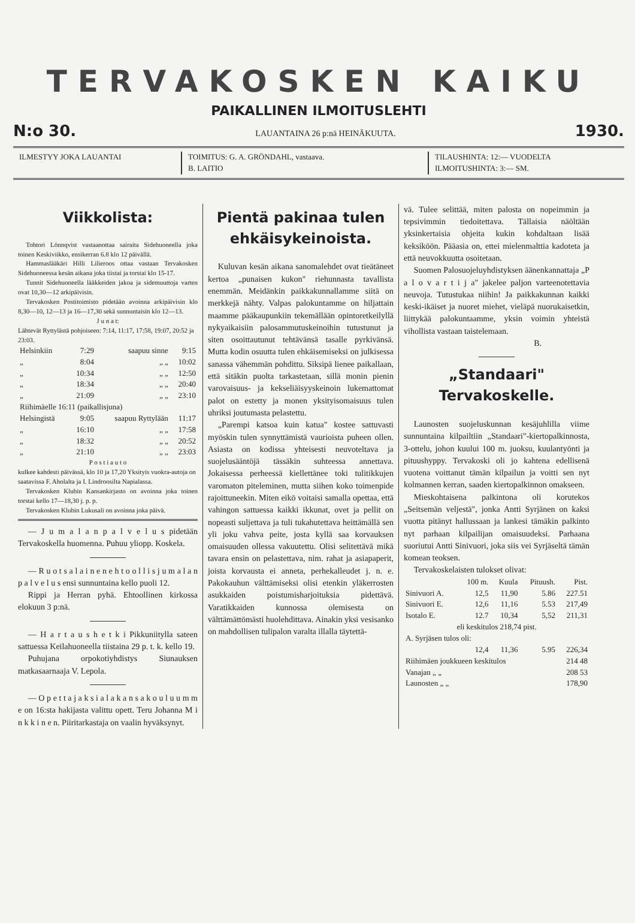TERVAKOSKEN KAIKU
PAIKALLINEN ILMOITUSLEHTI
N:o 30. LAUANTAINA 26 p:nä HEINÄKUUTA. 1930.
ILMESTYY JOKA LAUANTAI TOIMITUS: G. A. GRÖNDAHL, vastaava.
B. LAITIO
TILAUSHINTA: 12:— VUODELTA
ILMOITUSHINTA: 3:— SM.
Viikkolista:
Tohtori Lönnqvist vastaanottaa sairaita Sidehuoneella joka toinen Keskiviikko, ensikerran 6.8 klo 12 päivällä.
Hammaslääkäri Hilli Lilieroos ottaa vastaan Tervakosken Sidehuoneessa kesän aikana joka tiistai ja torstai klo 15-17.
Tunnit Sidehuoneella lääkkeiden jakoa ja sidemuuttoja varten ovat 10,30—12 arkipäivisin.
Tervakosken Postitoimisto pidetään avoinna arkipäivisin klo 8,30—10, 12—13 ja 16—17,30 sekä sunnuntaisin klo 12—13.
J u n a t:
Lähtevät Ryttylästä pohjoiseen: 7:14, 11:17, 17:58, 19:07, 20:52 ja 23:03.
| Helsinkiin | 7:29 | saapuu sinne | 9:15 |
| „ | 8:04 | „ „ | 10:02 |
| „ | 10:34 | „ „ | 12:50 |
| „ | 18:34 | „ „ | 20:40 |
| „ | 21:09 | „ „ | 23:10 |
| Riihimäelle 16:11 (paikallisjuna) | | | |
| Helsingistä | 9:05 | saapuu Ryttylään | 11:17 |
| „ | 16:10 | „ „ | 17:58 |
| „ | 18:32 | „ „ | 20:52 |
| „ | 21:10 | „ „ | 23:03 |
P o s t i a u t o
kulkee kahdesti päivässä, klo 10 ja 17,20 Yksityis vuokra-autoja on saatavissa F. Aholalta ja I. Lindroosilta Napialassa.
Tervakosken Klubin Kansankirjasto on avoinna joka toinen torstai kello 17—18,30 j. p. p.
Tervakosken Klubin Lukusali on avoinna joka päivä.
— J u m a l a n p a l v e l u s pidetään Tervakoskella huomenna. Puhuu yliopp. Koskela.
— R u o t s a l a i n e n e h t o o l l i s j u m a l a n p a l v e l u s ensi sunnuntaina kello puoli 12.
Rippi ja Herran pyhä. Ehtoollinen kirkossa elokuun 3 p:nä.
— H a r t a u s h e t k i Pikkuniitylla sateen sattuessa Keilahuoneella tiistaina 29 p. t. k. kello 19.
Puhujana orpokotiyhdistys Siunauksen matkasaarnaaja V. Lepola.
— O p e t t a j a k s i a l a k a n s a k o u l u u m m e on 16:sta hakijasta valittu opett. Teru Johanna M i n k k i n e n. Piiritarkastaja on vaalin hyväksynyt.
Pientä pakinaa tulen ehkäisykei­noista.
Kuluvan kesän aikana sanomalehdet ovat tieätäneet kertoa „punaisen kukon" riehunnasta tavallista enemmän. Meidänkin paikkakunnallamme siitä on merkkejä nähty. Valpas palokuntamme on hiljattain maamme pääkaupunkiin tekemällään opintoretkeilyllä nykyaikaisiin palosammutuskeinoihin tutustunut ja siten osoittautunut tehtävänsä tasalle pyrkivänsä. Mutta kodin osuutta tulen ehkäisemiseksi on julkisessa sanassa vähemmän pohdittu. Siksipä lienee paikallaan, että sitäkin puolta tarkastetaan, sillä monin pienin varovaisuus- ja kekseliäisyyskeinoin lukemattomat palot on estetty ja monen yksityisomaisuus tulen uhriksi joutumasta pelastettu.
„Parempi katsoa kuin katua" kostee sattuvasti myöskin tulen synnyttämistä vaurioista puheen ollen. Asiasta on kodissa yhteisesti neuvoteltava ja suojelusääntöjä tässäkin suhteessa annettava. Jokaisessa perheessä kiellettänee toki tulitikkujen varomaton piteleminen, mutta siihen koko toimenpide rajoittuneekin. Miten eikö voitaisi samalla opettaa, että vahingon sattuessa kaikki ikkunat, ovet ja pellit on nopeasti suljettava ja tuli tukahutettava heittämällä sen yli joku vahva peite, josta kyllä saa korvauksen omaisuuden ollessa vakuutettu. Olisi selitettävä mikä tavara ensin on pelastettava, nim. rahat ja asiapaperit, joista korvausta ei anneta, perhekalleudet j. n. e. Pakokauhun välttämiseksi olisi etenkin yläkerrosten asukkaiden poistumisharjoituksia pidettävä. Varatikkaiden kunnossa olemisesta on välttämättömästi huolehdittava. Ainakin yksi vesisanko on mahdollisen tulipalon varalta illalla täytettä-
vä. Tulee selittää, miten palosta on nopeimmin ja tepsivimmin tiedoitettava. Tällaisia näöltään yksinkertaisia ohjeita kukin kohdaltaan lisää keksiköön. Pääasia on, ettei mielenmalttia kadoteta ja että neuvokkuutta osoitetaan.
Suomen Palosuojeluyhdistyksen äänenkannattaja „P a l o v a r t i j a" jakelee paljon varteenotettavia neuvoja. Tutustukaa niihin! Ja paikkakunnan kaikki keski-ikäiset ja nuoret miehet, vieläpä nuorukaisetkin, liittykää palokuntaamme, yksin voimin yhteistä vihollista vastaan taistelemaan.
B.
„Standaari" Tervakoskelle.
Launosten suojeluskunnan kesäjuhlilla viime sunnuntaina kilpailtiin „Standaari"-kiertopalkinnosta, 3-ottelu, johon kuului 100 m. juoksu, kuulantyönti ja pituushyppy. Tervakoski oli jo kahtena edellisenä vuotena voittanut tämän kilpailun ja voitti sen nyt kolmannen kerran, saaden kiertopalkinnon omakseen.
Mieskohtaisena palkintona oli korutekos „Seitsemän veljestä", jonka Antti Syrjänen on kaksi vuotta pitänyt hallussaan ja lankesi tämäkin palkinto nyt parhaan kilpailijan omaisuudeksi. Parhaana suoriutui Antti Sinivuori, joka siis vei Syrjäseltä tämän komean teoksen.
Tervakoskelaisten tulokset olivat:
| | 100 m. | Kuula | Pituush. | Pist. |
| --- | --- | --- | --- | --- |
| Sinivuori A. | 12,5 | 11,90 | 5.86 | 227.51 |
| Sinivuori E. | 12,6 | 11,16 | 5.53 | 217,49 |
| Isotalo E. | 12.7 | 10,34 | 5,52 | 211,31 |
| eli keskitulos 218,74 pist. | | | | |
| A. Syrjäsen tulos oli: | | | | |
| | 12,4 | 11,36 | 5.95 | 226,34 |
| Riihimäen joukkueen keskitulos | | | | 214 48 |
| Vanajan „ „ | | | | 208 53 |
| Launosten „ „ | | | | 178,90 |